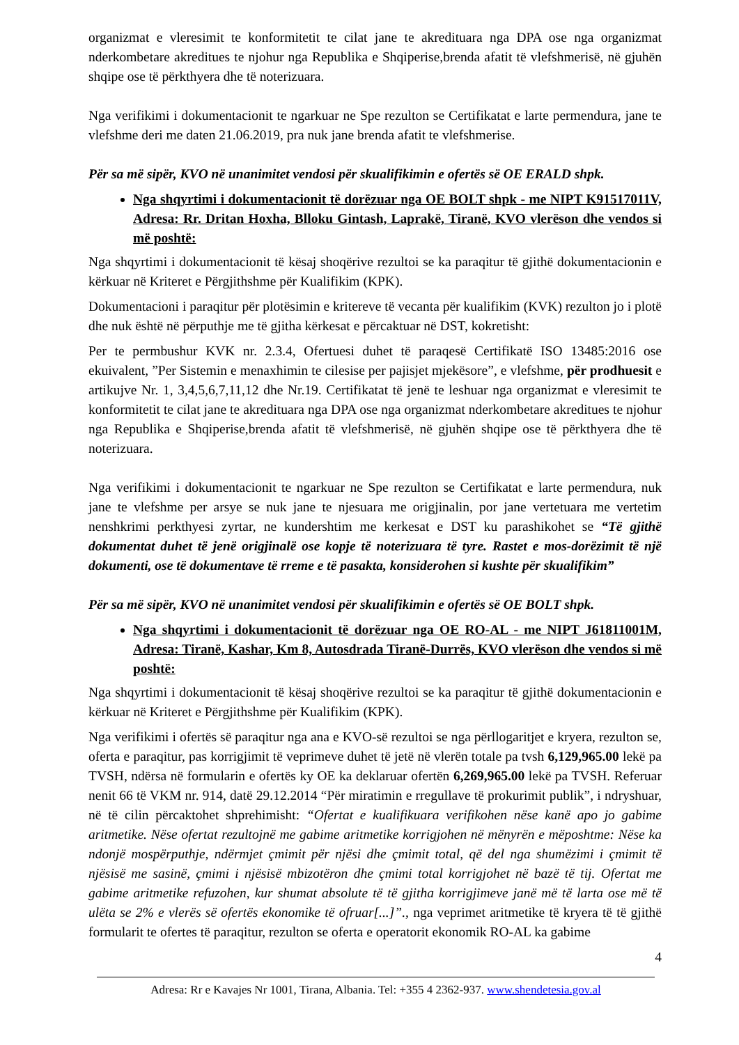organizmat e vleresimit te konformitetit te cilat jane te akredituara nga DPA ose nga organizmat nderkombetare akreditues te njohur nga Republika e Shqiperise,brenda afatit të vlefshmerisë, në gjuhën shqipe ose të përkthyera dhe të noterizuara.
Nga verifikimi i dokumentacionit te ngarkuar ne Spe rezulton se Certifikatat e larte permendura, jane te vlefshme deri me daten 21.06.2019, pra nuk jane brenda afatit te vlefshmerise.
Për sa më sipër, KVO në unanimitet vendosi për skualifikimin e ofertës së OE ERALD shpk.
Nga shqyrtimi i dokumentacionit të dorëzuar nga OE BOLT shpk - me NIPT K91517011V, Adresa: Rr. Dritan Hoxha, Blloku Gintash, Laprakë, Tiranë, KVO vlerëson dhe vendos si më poshtë:
Nga shqyrtimi i dokumentacionit të kësaj shoqërive rezultoi se ka paraqitur të gjithë dokumentacionin e kërkuar në Kriteret e Përgjithshme për Kualifikim (KPK).
Dokumentacioni i paraqitur për plotësimin e kritereve të vecanta për kualifikim (KVK) rezulton jo i plotë dhe nuk është në përputhje me të gjitha kërkesat e përcaktuar në DST, kokretisht:
Per te permbushur KVK nr. 2.3.4, Ofertuesi duhet të paraqesë Certifikatë ISO 13485:2016 ose ekuivalent, ”Per Sistemin e menaxhimin te cilesise per pajisjet mjekësore”, e vlefshme, për prodhuesit e artikujve Nr. 1, 3,4,5,6,7,11,12 dhe Nr.19. Certifikatat të jenë te leshuar nga organizmat e vleresimit te konformitetit te cilat jane te akredituara nga DPA ose nga organizmat nderkombetare akreditues te njohur nga Republika e Shqiperise,brenda afatit të vlefshmerisë, në gjuhën shqipe ose të përkthyera dhe të noterizuara.
Nga verifikimi i dokumentacionit te ngarkuar ne Spe rezulton se Certifikatat e larte permendura, nuk jane te vlefshme per arsye se nuk jane te njesuara me origjinalin, por jane vertetuara me vertetim nenshkrimi perkthyesi zyrtar, ne kundershtim me kerkesat e DST ku parashikohet se “Të gjithë dokumentat duhet të jenë origjinalë ose kopje të noterizuara të tyre. Rastet e mos-dorëzimit të një dokumenti, ose të dokumentave të rreme e të pasakta, konsiderohen si kushte për skualifikim”
Për sa më sipër, KVO në unanimitet vendosi për skualifikimin e ofertës së OE BOLT shpk.
Nga shqyrtimi i dokumentacionit të dorëzuar nga OE RO-AL - me NIPT J61811001M, Adresa: Tiranë, Kashar, Km 8, Autosdrada Tiranë-Durrës, KVO vlerëson dhe vendos si më poshtë:
Nga shqyrtimi i dokumentacionit të kësaj shoqërive rezultoi se ka paraqitur të gjithë dokumentacionin e kërkuar në Kriteret e Përgjithshme për Kualifikim (KPK).
Nga verifikimi i ofertës së paraqitur nga ana e KVO-së rezultoi se nga përllogaritjet e kryera, rezulton se, oferta e paraqitur, pas korrigjimit të veprimeve duhet të jetë në vlerën totale pa tvsh 6,129,965.00 lekë pa TVSH, ndërsa në formularin e ofertës ky OE ka deklaruar ofertën 6,269,965.00 lekë pa TVSH. Referuar nenit 66 të VKM nr. 914, datë 29.12.2014 “Për miratimin e rregullave të prokurimit publik”, i ndryshuar, në të cilin përcaktohet shprehimisht: “Ofertat e kualifikuara verifikohen nëse kanë apo jo gabime aritmetike. Nëse ofertat rezultojnë me gabime aritmetike korrigjohen në mënyrën e mëposhtme: Nëse ka ndonjë mospërputhje, ndërmjet çmimit për njësi dhe çmimit total, që del nga shumëzimi i çmimit të njësisë me sasinë, çmimi i njësisë mbizotëron dhe çmimi total korrigjohet në bazë të tij. Ofertat me gabime aritmetike refuzohen, kur shumat absolute të të gjitha korrigjimeve janë më të larta ose më të ulëta se 2% e vlerës së ofertës ekonomike të ofruar[...]”., nga veprimet aritmetike të kryera të të gjithë formularit te ofertes të paraqitur, rezulton se oferta e operatorit ekonomik RO-AL ka gabime
4
Adresa: Rr e Kavajes Nr 1001, Tirana, Albania. Tel: +355 4 2362-937. www.shendetesia.gov.al